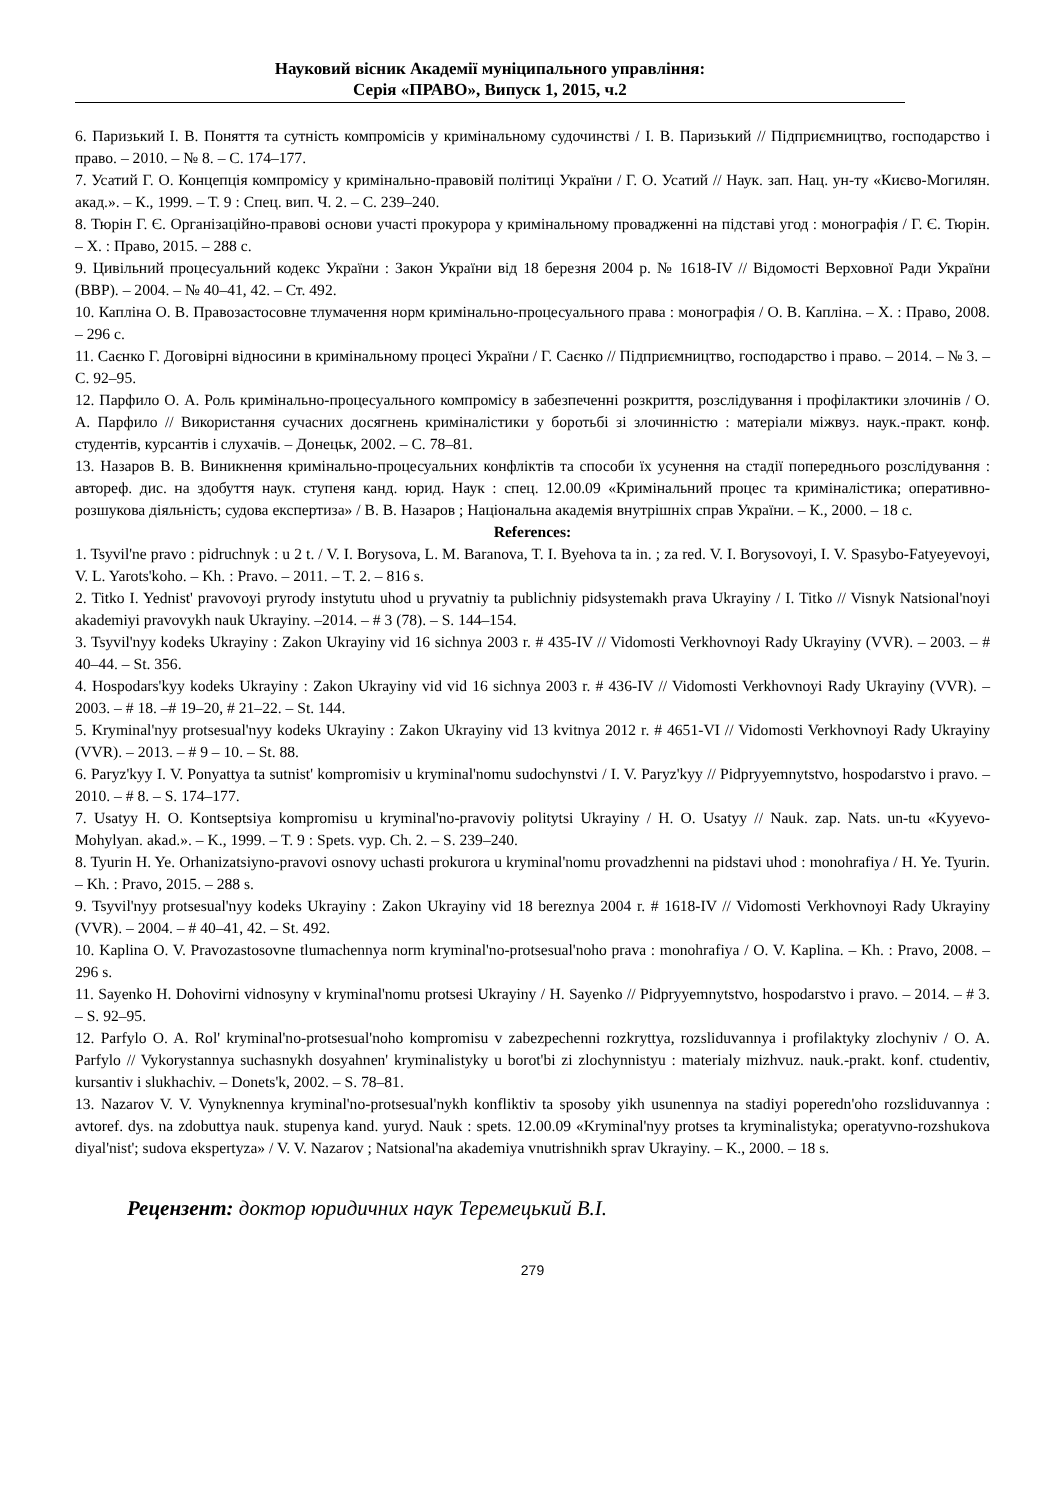Науковий вісник Академії муніципального управління:
Серія «ПРАВО», Випуск 1, 2015, ч.2
6. Паризький І. В. Поняття та сутність компромісів у кримінальному судочинстві / І. В. Паризький // Підприємництво, господарство і право. – 2010. – № 8. – С. 174–177.
7. Усатий Г. О. Концепція компромісу у кримінально-правовій політиці України / Г. О. Усатий // Наук. зап. Нац. ун-ту «Києво-Могилян. акад.». – К., 1999. – Т. 9 : Спец. вип. Ч. 2. – С. 239–240.
8. Тюрін Г. Є. Організаційно-правові основи участі прокурора у кримінальному провадженні на підставі угод : монографія / Г. Є. Тюрін. – Х. : Право, 2015. – 288 с.
9. Цивільний процесуальний кодекс України : Закон України від 18 березня 2004 р. № 1618-IV // Відомості Верховної Ради України (ВВР). – 2004. – № 40–41, 42. – Ст. 492.
10. Капліна О. В. Правозастосовне тлумачення норм кримінально-процесуального права : монографія / О. В. Капліна. – Х. : Право, 2008. – 296 с.
11. Саєнко Г. Договірні відносини в кримінальному процесі України / Г. Саєнко // Підприємництво, господарство і право. – 2014. – № 3. – С. 92–95.
12. Парфило О. А. Роль кримінально-процесуального компромісу в забезпеченні розкриття, розслідування і профілактики злочинів / О. А. Парфило // Використання сучасних досягнень криміналістики у боротьбі зі злочинністю : матеріали міжвуз. наук.-практ. конф. студентів, курсантів і слухачів. – Донецьк, 2002. – С. 78–81.
13. Назаров В. В. Виникнення кримінально-процесуальних конфліктів та способи їх усунення на стадії попереднього розслідування : автореф. дис. на здобуття наук. ступеня канд. юрид. Наук : спец. 12.00.09 «Кримінальний процес та криміналістика; оперативно-розшукова діяльність; судова експертиза» / В. В. Назаров ; Національна академія внутрішніх справ України. – К., 2000. – 18 с.
References:
1. Tsyvil'ne pravo : pidruchnyk : u 2 t. / V. I. Borysova, L. M. Baranova, T. I. Byehova ta in. ; za red. V. I. Borysovoyi, I. V. Spasybo-Fatyeyevoyi, V. L. Yarots'koho. – Kh. : Pravo. – 2011. – T. 2. – 816 s.
2. Titko I. Yednist' pravovoyi pryrody instytutu uhod u pryvatniy ta publichniy pidsystemakh prava Ukrayiny / I. Titko // Visnyk Natsional'noyi akademiyi pravovykh nauk Ukrayiny. –2014. – # 3 (78). – S. 144–154.
3. Tsyvil'nyy kodeks Ukrayiny : Zakon Ukrayiny vid 16 sichnya 2003 r. # 435-IV // Vidomosti Verkhovnoyi Rady Ukrayiny (VVR). – 2003. – # 40–44. – St. 356.
4. Hospodars'kyy kodeks Ukrayiny : Zakon Ukrayiny vid vid 16 sichnya 2003 r. # 436-IV // Vidomosti Verkhovnoyi Rady Ukrayiny (VVR). – 2003. – # 18. –# 19–20, # 21–22. – St. 144.
5. Kryminal'nyy protsesual'nyy kodeks Ukrayiny : Zakon Ukrayiny vid 13 kvitnya 2012 r. # 4651-VI // Vidomosti Verkhovnoyi Rady Ukrayiny (VVR). – 2013. – # 9 – 10. – St. 88.
6. Paryz'kyy I. V. Ponyattya ta sutnist' kompromisiv u kryminal'nomu sudochynstvi / I. V. Paryz'kyy // Pidpryyemnytstvo, hospodarstvo i pravo. – 2010. – # 8. – S. 174–177.
7. Usatyy H. O. Kontseptsiya kompromisu u kryminal'no-pravoviy politytsi Ukrayiny / H. O. Usatyy // Nauk. zap. Nats. un-tu «Kyyevo-Mohylyan. akad.». – K., 1999. – T. 9 : Spets. vyp. Ch. 2. – S. 239–240.
8. Tyurin H. Ye. Orhanizatsiyno-pravovi osnovy uchasti prokurora u kryminal'nomu provadzhenni na pidstavi uhod : monohrafiya / H. Ye. Tyurin. – Kh. : Pravo, 2015. – 288 s.
9. Tsyvil'nyy protsesual'nyy kodeks Ukrayiny : Zakon Ukrayiny vid 18 bereznya 2004 r. # 1618-IV // Vidomosti Verkhovnoyi Rady Ukrayiny (VVR). – 2004. – # 40–41, 42. – St. 492.
10. Kaplina O. V. Pravozastosovne tlumachennya norm kryminal'no-protsesual'noho prava : monohrafiya / O. V. Kaplina. – Kh. : Pravo, 2008. – 296 s.
11. Sayenko H. Dohovirni vidnosyny v kryminal'nomu protsesi Ukrayiny / H. Sayenko // Pidpryyemnytstvo, hospodarstvo i pravo. – 2014. – # 3. – S. 92–95.
12. Parfylo O. A. Rol' kryminal'no-protsesual'noho kompromisu v zabezpechenni rozkryttya, rozsliduvannya i profilaktyky zlochyniv / O. A. Parfylo // Vykorystannya suchasnykh dosyahnen' kryminalistyky u borot'bi zi zlochynnistyu : materialy mizhvuz. nauk.-prakt. konf. ctudentiv, kursantiv i slukhachiv. – Donets'k, 2002. – S. 78–81.
13. Nazarov V. V. Vynyknennya kryminal'no-protsesual'nykh konfliktiv ta sposoby yikh usunennya na stadiyi poperedn'oho rozsliduvannya : avtoref. dys. na zdobuttya nauk. stupenya kand. yuryd. Nauk : spets. 12.00.09 «Kryminal'nyy protses ta kryminalistyka; operatyvno-rozshukova diyal'nist'; sudova ekspertyza» / V. V. Nazarov ; Natsional'na akademiya vnutrishnikh sprav Ukrayiny. – K., 2000. – 18 s.
Рецензент: доктор юридичних наук Теремецький В.І.
279